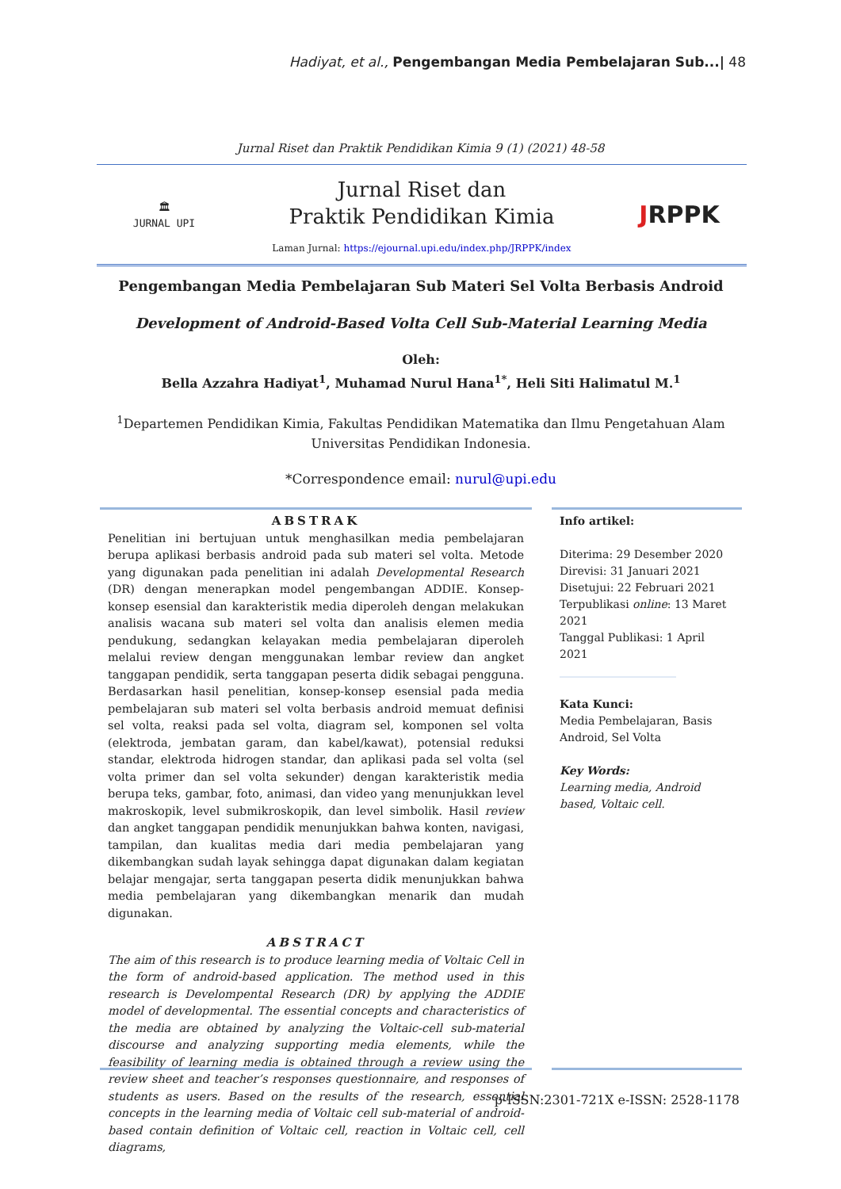Hadiyat, et al., Pengembangan Media Pembelajaran Sub...| 48
Jurnal Riset dan Praktik Pendidikan Kimia 9 (1) (2021) 48-58
🏛
JURNAL UPI
Jurnal Riset dan
Praktik Pendidikan Kimia
Laman Jurnal: https://ejournal.upi.edu/index.php/JRPPK/index
JRPPK
Pengembangan Media Pembelajaran Sub Materi Sel Volta Berbasis Android
Development of Android-Based Volta Cell Sub-Material Learning Media
Oleh:
Bella Azzahra Hadiyat<sup>1</sup>, Muhamad Nurul Hana<sup>1*</sup>, Heli Siti Halimatul M.<sup>1</sup>
<sup>1</sup> Departemen Pendidikan Kimia, Fakultas Pendidikan Matematika dan Ilmu Pengetahuan Alam
Universitas Pendidikan Indonesia.
*Correspondence email: nurul@upi.edu
ABSTRAK
Penelitian ini bertujuan untuk menghasilkan media pembelajaran berupa aplikasi berbasis android pada sub materi sel volta. Metode yang digunakan pada penelitian ini adalah Developmental Research (DR) dengan menerapkan model pengembangan ADDIE. Konsep-konsep esensial dan karakteristik media diperoleh dengan melakukan analisis wacana sub materi sel volta dan analisis elemen media pendukung, sedangkan kelayakan media pembelajaran diperoleh melalui review dengan menggunakan lembar review dan angket tanggapan pendidik, serta tanggapan peserta didik sebagai pengguna. Berdasarkan hasil penelitian, konsep-konsep esensial pada media pembelajaran sub materi sel volta berbasis android memuat definisi sel volta, reaksi pada sel volta, diagram sel, komponen sel volta (elektroda, jembatan garam, dan kabel/kawat), potensial reduksi standar, elektroda hidrogen standar, dan aplikasi pada sel volta (sel volta primer dan sel volta sekunder) dengan karakteristik media berupa teks, gambar, foto, animasi, dan video yang menunjukkan level makroskopik, level submikroskopik, dan level simbolik. Hasil review dan angket tanggapan pendidik menunjukkan bahwa konten, navigasi, tampilan, dan kualitas media dari media pembelajaran yang dikembangkan sudah layak sehingga dapat digunakan dalam kegiatan belajar mengajar, serta tanggapan peserta didik menunjukkan bahwa media pembelajaran yang dikembangkan menarik dan mudah digunakan.
ABSTRACT
The aim of this research is to produce learning media of Voltaic Cell in the form of android-based application. The method used in this research is Develompental Research (DR) by applying the ADDIE model of developmental. The essential concepts and characteristics of the media are obtained by analyzing the Voltaic-cell sub-material discourse and analyzing supporting media elements, while the feasibility of learning media is obtained through a review using the review sheet and teacher’s responses questionnaire, and responses of students as users. Based on the results of the research, essential concepts in the learning media of Voltaic cell sub-material of android-based contain definition of Voltaic cell, reaction in Voltaic cell, cell diagrams,
Info artikel:
Diterima: 29 Desember 2020
Direvisi: 31 Januari 2021
Disetujui: 22 Februari 2021
Terpublikasi online: 13 Maret 2021
Tanggal Publikasi: 1 April 2021
_____________________
Kata Kunci:
Media Pembelajaran, Basis Android, Sel Volta
Key Words:
Learning media, Android based, Voltaic cell.
p-ISSN:2301-721X e-ISSN: 2528-1178